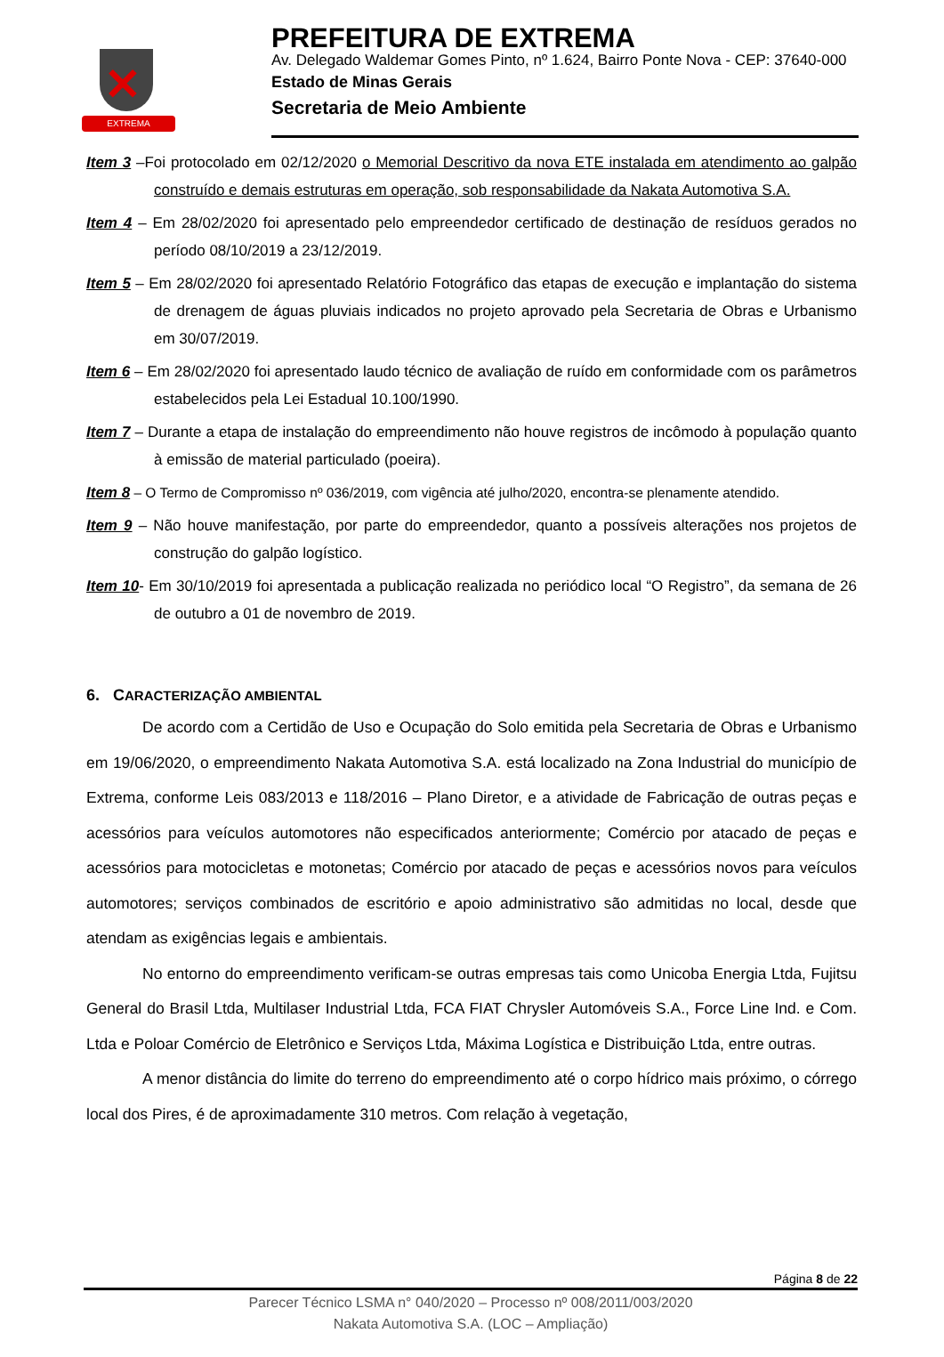✕
EXTREMA
PREFEITURA DE EXTREMA
Av. Delegado Waldemar Gomes Pinto, nº 1.624, Bairro Ponte Nova - CEP: 37640-000
Estado de Minas Gerais
Secretaria de Meio Ambiente
Item 3 –Foi protocolado em 02/12/2020 o Memorial Descritivo da nova ETE instalada em atendimento ao galpão construído e demais estruturas em operação, sob responsabilidade da Nakata Automotiva S.A.
Item 4 – Em 28/02/2020 foi apresentado pelo empreendedor certificado de destinação de resíduos gerados no período 08/10/2019 a 23/12/2019.
Item 5 – Em 28/02/2020 foi apresentado Relatório Fotográfico das etapas de execução e implantação do sistema de drenagem de águas pluviais indicados no projeto aprovado pela Secretaria de Obras e Urbanismo em 30/07/2019.
Item 6 – Em 28/02/2020 foi apresentado laudo técnico de avaliação de ruído em conformidade com os parâmetros estabelecidos pela Lei Estadual 10.100/1990.
Item 7 – Durante a etapa de instalação do empreendimento não houve registros de incômodo à população quanto à emissão de material particulado (poeira).
Item 8 – O Termo de Compromisso nº 036/2019, com vigência até julho/2020, encontra-se plenamente atendido.
Item 9 – Não houve manifestação, por parte do empreendedor, quanto a possíveis alterações nos projetos de construção do galpão logístico.
Item 10- Em 30/10/2019 foi apresentada a publicação realizada no periódico local “O Registro”, da semana de 26 de outubro a 01 de novembro de 2019.
6. CARACTERIZAÇÃO AMBIENTAL
De acordo com a Certidão de Uso e Ocupação do Solo emitida pela Secretaria de Obras e Urbanismo em 19/06/2020, o empreendimento Nakata Automotiva S.A. está localizado na Zona Industrial do município de Extrema, conforme Leis 083/2013 e 118/2016 – Plano Diretor, e a atividade de Fabricação de outras peças e acessórios para veículos automotores não especificados anteriormente; Comércio por atacado de peças e acessórios para motocicletas e motonetas; Comércio por atacado de peças e acessórios novos para veículos automotores; serviços combinados de escritório e apoio administrativo são admitidas no local, desde que atendam as exigências legais e ambientais.
No entorno do empreendimento verificam-se outras empresas tais como Unicoba Energia Ltda, Fujitsu General do Brasil Ltda, Multilaser Industrial Ltda, FCA FIAT Chrysler Automóveis S.A., Force Line Ind. e Com. Ltda e Poloar Comércio de Eletrônico e Serviços Ltda, Máxima Logística e Distribuição Ltda, entre outras.
A menor distância do limite do terreno do empreendimento até o corpo hídrico mais próximo, o córrego local dos Pires, é de aproximadamente 310 metros. Com relação à vegetação,
Página 8 de 22
Parecer Técnico LSMA n° 040/2020 – Processo nº 008/2011/003/2020
Nakata Automotiva S.A. (LOC – Ampliação)